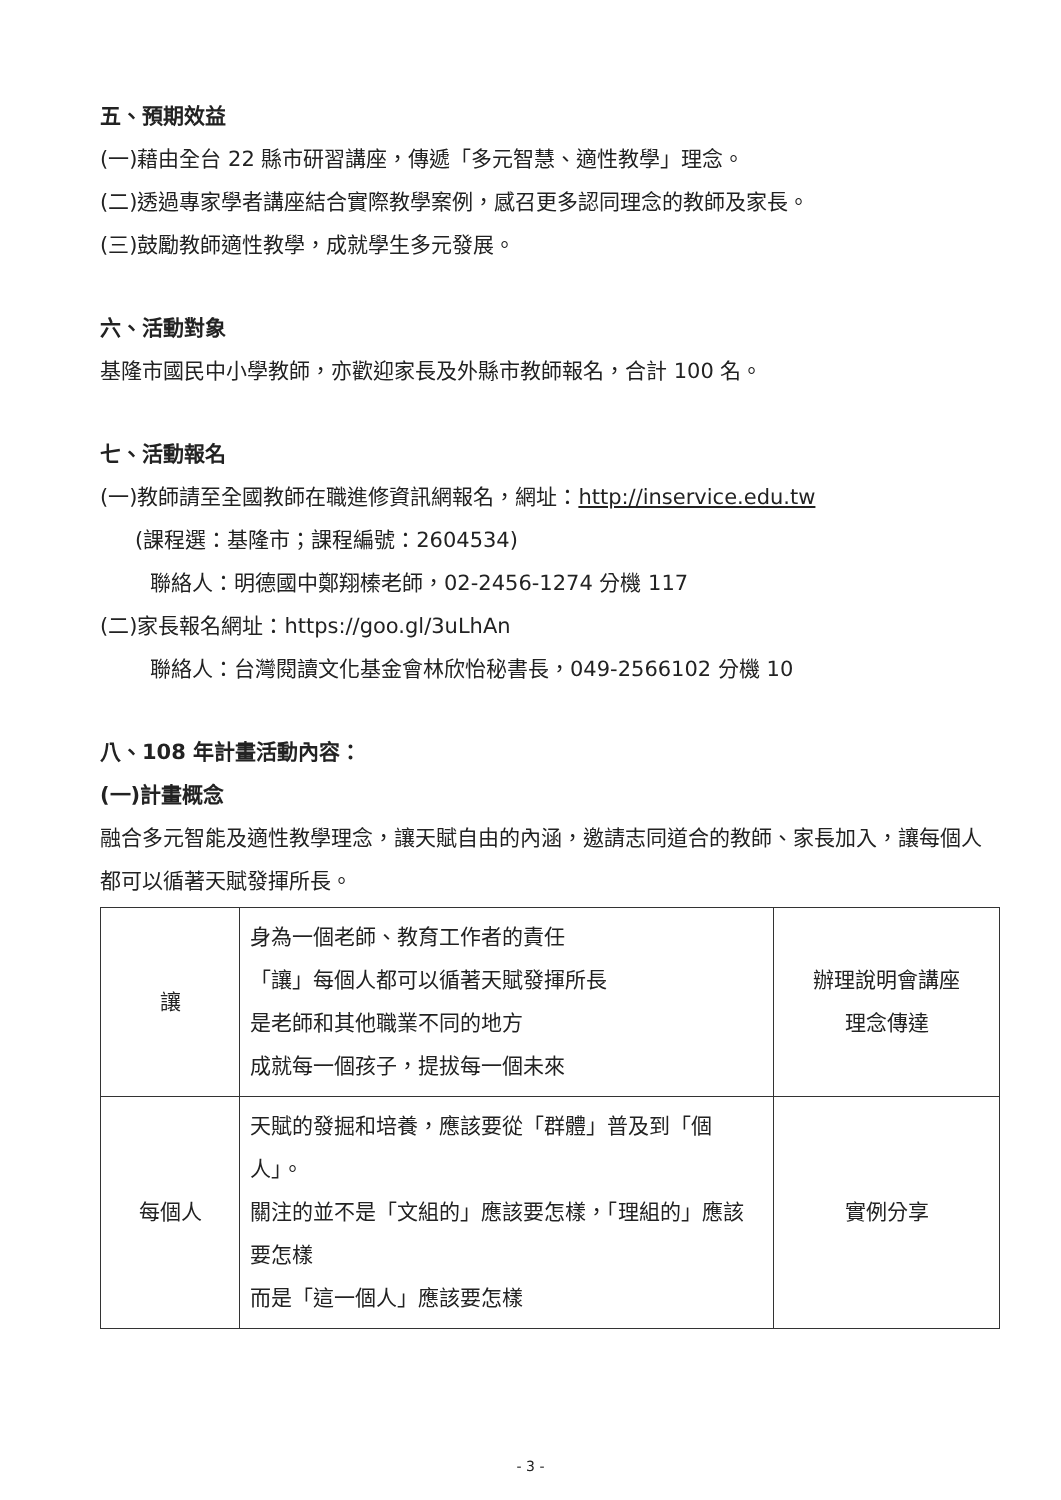五、預期效益
(一)藉由全台 22 縣市研習講座，傳遞「多元智慧、適性教學」理念。
(二)透過專家學者講座結合實際教學案例，感召更多認同理念的教師及家長。
(三)鼓勵教師適性教學，成就學生多元發展。
六、活動對象
基隆市國民中小學教師，亦歡迎家長及外縣市教師報名，合計 100 名。
七、活動報名
(一)教師請至全國教師在職進修資訊網報名，網址：http://inservice.edu.tw
(課程選：基隆市；課程編號：2604534)
聯絡人：明德國中鄭翔榛老師，02-2456-1274 分機 117
(二)家長報名網址：https://goo.gl/3uLhAn
聯絡人：台灣閱讀文化基金會林欣怡秘書長，049-2566102 分機 10
八、108 年計畫活動內容：
(一)計畫概念
融合多元智能及適性教學理念，讓天賦自由的內涵，邀請志同道合的教師、家長加入，讓每個人都可以循著天賦發揮所長。
| 讓 | 身為一個老師、教育工作者的責任 「讓」每個人都可以循著天賦發揮所長 是老師和其他職業不同的地方 成就每一個孩子，提拔每一個未來 | 辦理說明會講座 理念傳達 |
| 每個人 | 天賦的發掘和培養，應該要從「群體」普及到「個人」。 關注的並不是「文組的」應該要怎樣，「理組的」應該要怎樣 而是「這一個人」應該要怎樣 | 實例分享 |
- 3 -